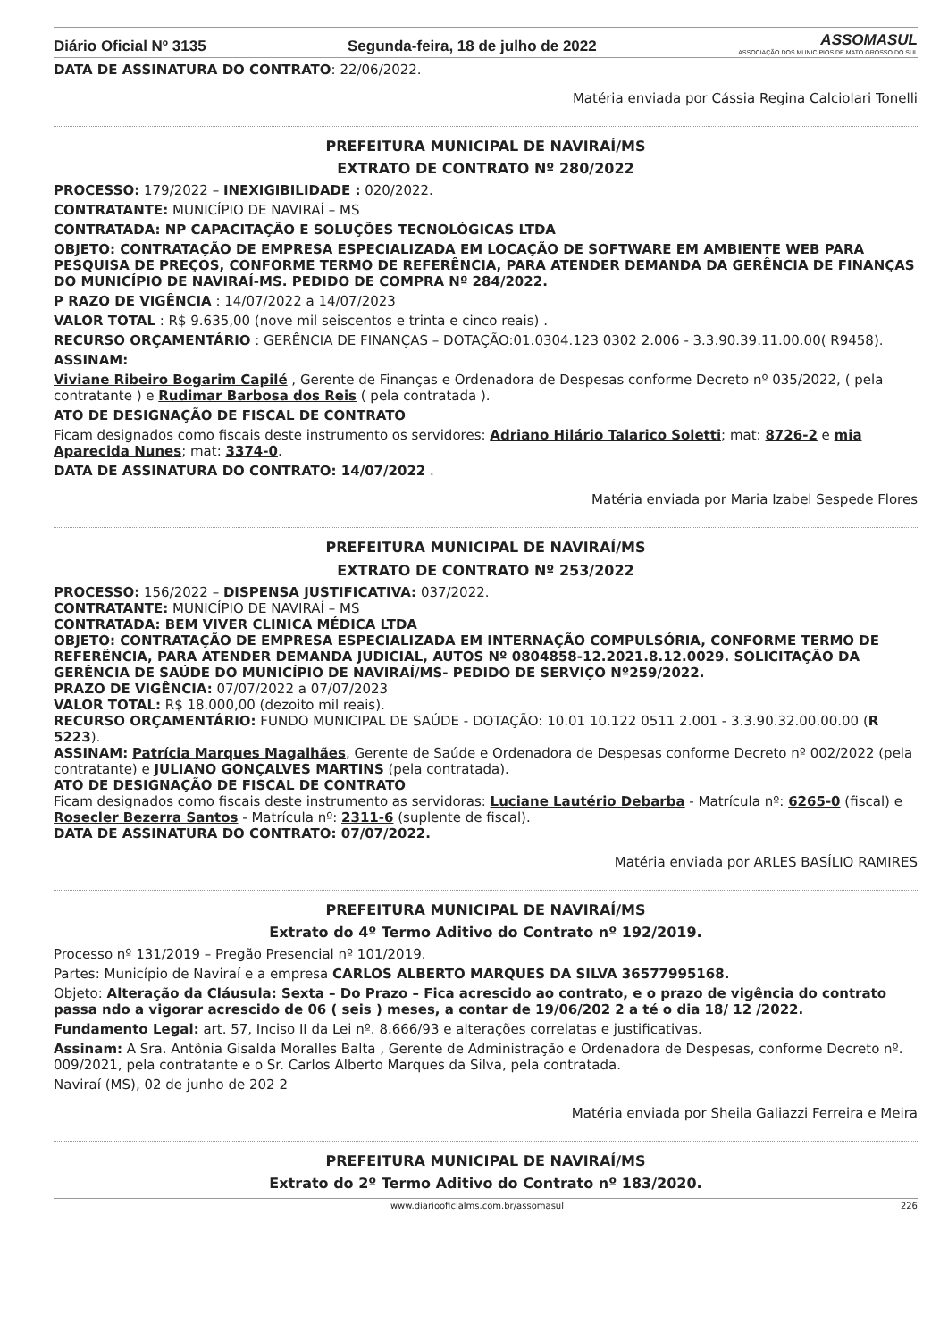Diário Oficial Nº 3135 Segunda-feira, 18 de julho de 2022 ASSOMASUL
ASSOCIAÇÃO DOS MUNICÍPIOS DE MATO GROSSO DO SUL
DATA DE ASSINATURA DO CONTRATO: 22/06/2022.
Matéria enviada por Cássia Regina Calciolari Tonelli
PREFEITURA MUNICIPAL DE NAVIRAÍ/MS
EXTRATO DE CONTRATO Nº 280/2022
PROCESSO: 179/2022 – INEXIGIBILIDADE : 020/2022.
CONTRATANTE: MUNICÍPIO DE NAVIRAÍ – MS
CONTRATADA: NP CAPACITAÇÃO E SOLUÇÕES TECNOLÓGICAS LTDA
OBJETO: CONTRATAÇÃO DE EMPRESA ESPECIALIZADA EM LOCAÇÃO DE SOFTWARE EM AMBIENTE WEB PARA PESQUISA DE PREÇOS, CONFORME TERMO DE REFERÊNCIA, PARA ATENDER DEMANDA DA GERÊNCIA DE FINANÇAS DO MUNICÍPIO DE NAVIRAÍ-MS. PEDIDO DE COMPRA Nº 284/2022.
P RAZO DE VIGÊNCIA : 14/07/2022 a 14/07/2023
VALOR TOTAL : R$ 9.635,00 (nove mil seiscentos e trinta e cinco reais) .
RECURSO ORÇAMENTÁRIO : GERÊNCIA DE FINANÇAS – DOTAÇÃO:01.0304.123 0302 2.006 - 3.3.90.39.11.00.00( R9458).
ASSINAM:
Viviane Ribeiro Bogarim Capilé , Gerente de Finanças e Ordenadora de Despesas conforme Decreto nº 035/2022, ( pela contratante ) e Rudimar Barbosa dos Reis ( pela contratada ).
ATO DE DESIGNAÇÃO DE FISCAL DE CONTRATO
Ficam designados como fiscais deste instrumento os servidores: Adriano Hilário Talarico Soletti; mat: 8726-2 e mia Aparecida Nunes; mat: 3374-0.
DATA DE ASSINATURA DO CONTRATO: 14/07/2022 .
Matéria enviada por Maria Izabel Sespede Flores
PREFEITURA MUNICIPAL DE NAVIRAÍ/MS
EXTRATO DE CONTRATO Nº 253/2022
PROCESSO: 156/2022 – DISPENSA JUSTIFICATIVA: 037/2022.
CONTRATANTE: MUNICÍPIO DE NAVIRAÍ – MS
CONTRATADA: BEM VIVER CLINICA MÉDICA LTDA
OBJETO: CONTRATAÇÃO DE EMPRESA ESPECIALIZADA EM INTERNAÇÃO COMPULSÓRIA, CONFORME TERMO DE REFERÊNCIA, PARA ATENDER DEMANDA JUDICIAL, AUTOS Nº 0804858-12.2021.8.12.0029. SOLICITAÇÃO DA GERÊNCIA DE SAÚDE DO MUNICÍPIO DE NAVIRAÍ/MS- PEDIDO DE SERVIÇO Nº259/2022.
PRAZO DE VIGÊNCIA: 07/07/2022 a 07/07/2023
VALOR TOTAL: R$ 18.000,00 (dezoito mil reais).
RECURSO ORÇAMENTÁRIO: FUNDO MUNICIPAL DE SAÚDE - DOTAÇÃO: 10.01 10.122 0511 2.001 - 3.3.90.32.00.00.00 (R 5223).
ASSINAM: Patrícia Marques Magalhães, Gerente de Saúde e Ordenadora de Despesas conforme Decreto nº 002/2022 (pela contratante) e JULIANO GONÇALVES MARTINS (pela contratada).
ATO DE DESIGNAÇÃO DE FISCAL DE CONTRATO
Ficam designados como fiscais deste instrumento as servidoras: Luciane Lautério Debarba - Matrícula nº: 6265-0 (fiscal) e Rosecler Bezerra Santos - Matrícula nº: 2311-6 (suplente de fiscal).
DATA DE ASSINATURA DO CONTRATO: 07/07/2022.
Matéria enviada por ARLES BASÍLIO RAMIRES
PREFEITURA MUNICIPAL DE NAVIRAÍ/MS
Extrato do 4º Termo Aditivo do Contrato nº 192/2019.
Processo nº 131/2019 – Pregão Presencial nº 101/2019.
Partes: Município de Naviraí e a empresa CARLOS ALBERTO MARQUES DA SILVA 36577995168.
Objeto: Alteração da Cláusula: Sexta – Do Prazo – Fica acrescido ao contrato, e o prazo de vigência do contrato passa ndo a vigorar acrescido de 06 ( seis ) meses, a contar de 19/06/202 2 a té o dia 18/ 12 /2022.
Fundamento Legal: art. 57, Inciso II da Lei nº. 8.666/93 e alterações correlatas e justificativas.
Assinam: A Sra. Antônia Gisalda Moralles Balta , Gerente de Administração e Ordenadora de Despesas, conforme Decreto nº. 009/2021, pela contratante e o Sr. Carlos Alberto Marques da Silva, pela contratada.
Naviraí (MS), 02 de junho de 202 2
Matéria enviada por Sheila Galiazzi Ferreira e Meira
PREFEITURA MUNICIPAL DE NAVIRAÍ/MS
Extrato do 2º Termo Aditivo do Contrato nº 183/2020.
www.diariooficialms.com.br/assomasul 226